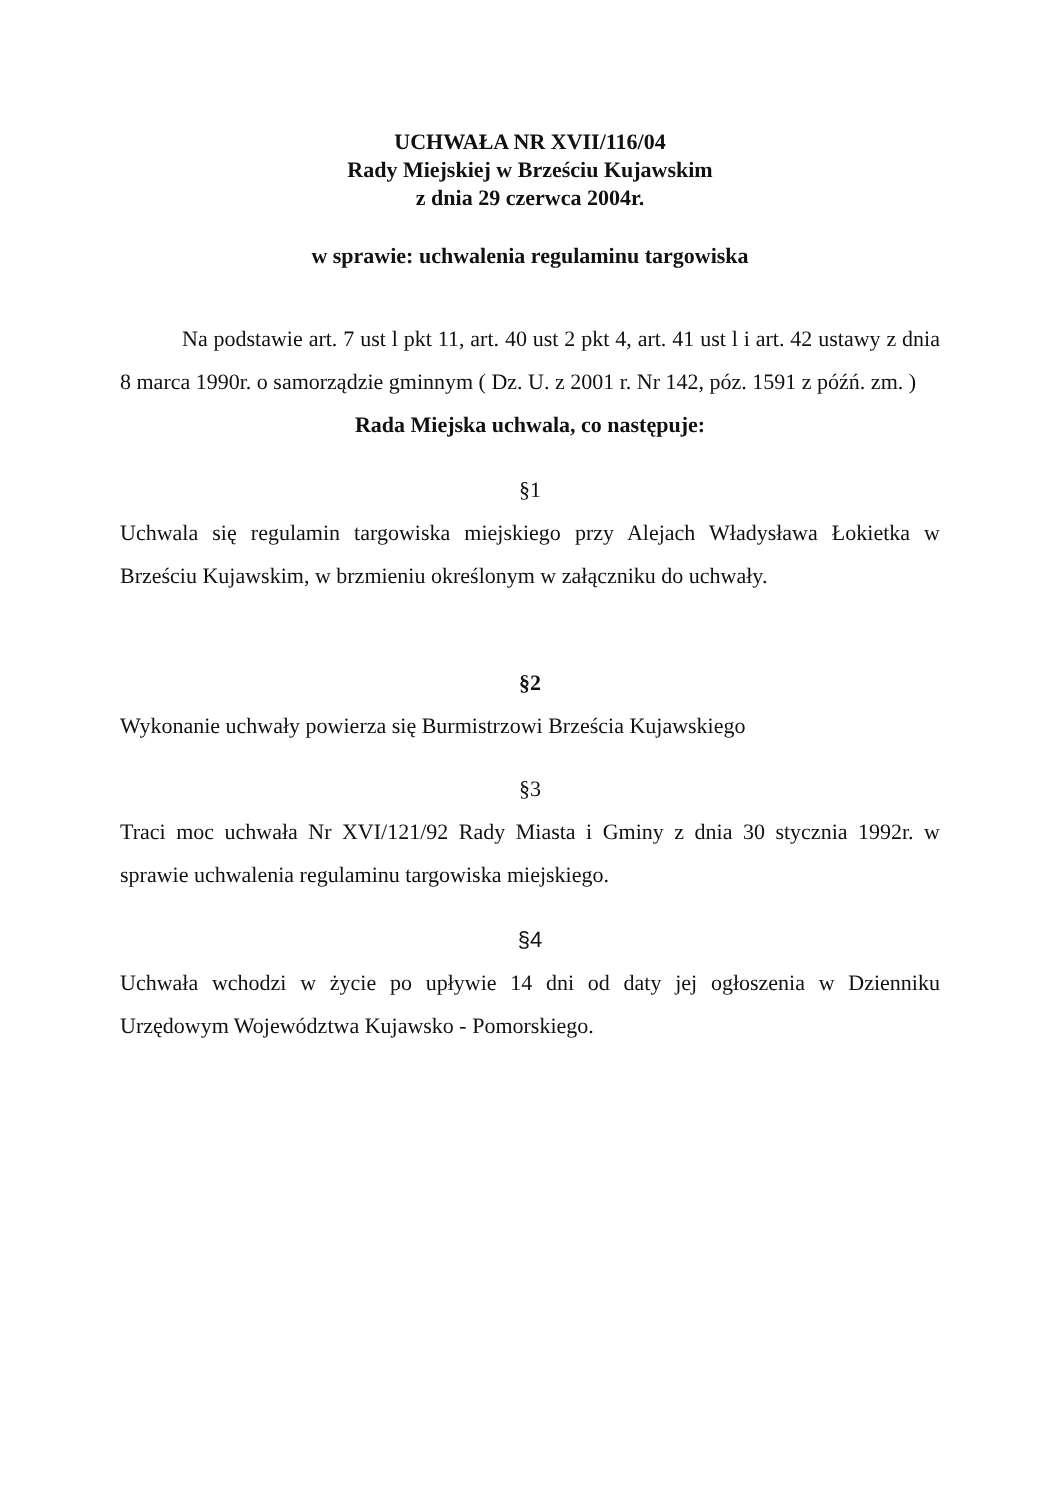UCHWAŁA NR XVII/116/04
Rady Miejskiej w Brześciu Kujawskim
z dnia 29 czerwca 2004r.
w sprawie: uchwalenia regulaminu targowiska
Na podstawie art. 7 ust l pkt 11, art. 40 ust 2 pkt 4, art. 41 ust l i art. 42 ustawy z dnia 8 marca 1990r. o samorządzie gminnym ( Dz. U. z 2001 r. Nr 142, póz. 1591 z późń. zm. )
Rada Miejska uchwala, co następuje:
§1
Uchwala się regulamin targowiska miejskiego przy Alejach Władysława Łokietka w Brześciu Kujawskim, w brzmieniu określonym w załączniku do uchwały.
§2
Wykonanie uchwały powierza się Burmistrzowi Brześcia Kujawskiego
§3
Traci moc uchwała Nr XVI/121/92 Rady Miasta i Gminy z dnia 30 stycznia 1992r. w sprawie uchwalenia regulaminu targowiska miejskiego.
§4
Uchwała wchodzi w życie po upływie 14 dni od daty jej ogłoszenia w Dzienniku Urzędowym Województwa Kujawsko - Pomorskiego.